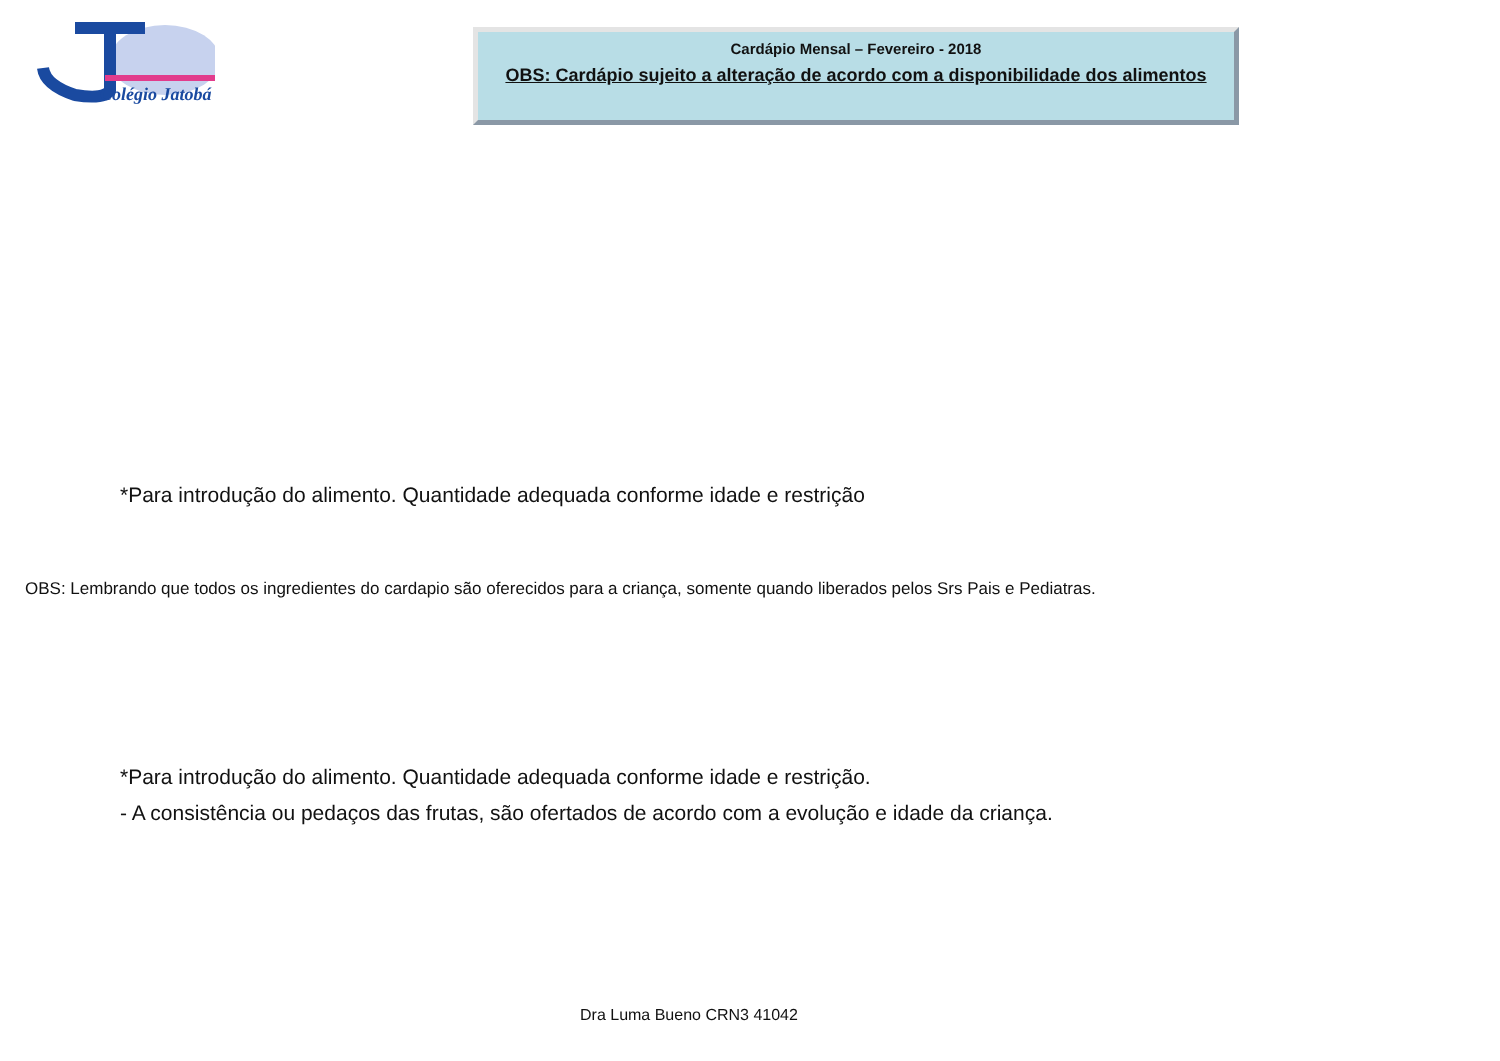Colégio Jatobá
Cardápio Mensal – Fevereiro - 2018
OBS: Cardápio sujeito a alteração de acordo com a disponibilidade dos alimentos
*Para introdução do alimento. Quantidade adequada conforme idade e restrição
OBS: Lembrando que todos os ingredientes do cardapio são oferecidos para a criança, somente quando liberados pelos Srs Pais e Pediatras.
*Para introdução do alimento. Quantidade adequada conforme idade e restrição.
- A consistência ou pedaços das frutas, são ofertados de acordo com a evolução e idade da criança.
Dra Luma Bueno CRN3 41042